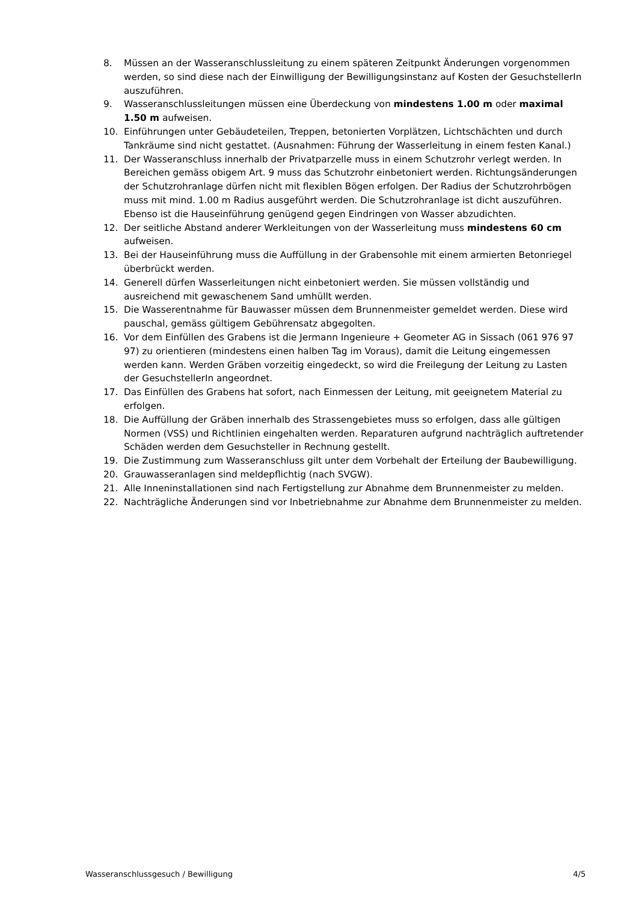8. Müssen an der Wasseranschlussleitung zu einem späteren Zeitpunkt Änderungen vorgenommen werden, so sind diese nach der Einwilligung der Bewilligungsinstanz auf Kosten der GesuchstellerIn auszuführen.
9. Wasseranschlussleitungen müssen eine Überdeckung von mindestens 1.00 m oder maximal 1.50 m aufweisen.
10. Einführungen unter Gebäudeteilen, Treppen, betonierten Vorplätzen, Lichtschächten und durch Tankräume sind nicht gestattet. (Ausnahmen: Führung der Wasserleitung in einem festen Kanal.)
11. Der Wasseranschluss innerhalb der Privatparzelle muss in einem Schutzrohr verlegt werden. In Bereichen gemäss obigem Art. 9 muss das Schutzrohr einbetoniert werden. Richtungsänderungen der Schutzrohranlage dürfen nicht mit flexiblen Bögen erfolgen. Der Radius der Schutzrohrbögen muss mit mind. 1.00 m Radius ausgeführt werden. Die Schutzrohranlage ist dicht auszuführen. Ebenso ist die Hauseinführung genügend gegen Eindringen von Wasser abzudichten.
12. Der seitliche Abstand anderer Werkleitungen von der Wasserleitung muss mindestens 60 cm aufweisen.
13. Bei der Hauseinführung muss die Auffüllung in der Grabensohle mit einem armierten Betonriegel überbrückt werden.
14. Generell dürfen Wasserleitungen nicht einbetoniert werden. Sie müssen vollständig und ausreichend mit gewaschenem Sand umhüllt werden.
15. Die Wasserentnahme für Bauwasser müssen dem Brunnenmeister gemeldet werden. Diese wird pauschal, gemäss gültigem Gebührensatz abgegolten.
16. Vor dem Einfüllen des Grabens ist die Jermann Ingenieure + Geometer AG in Sissach (061 976 97 97) zu orientieren (mindestens einen halben Tag im Voraus), damit die Leitung eingemessen werden kann. Werden Gräben vorzeitig eingedeckt, so wird die Freilegung der Leitung zu Lasten der GesuchstellerIn angeordnet.
17. Das Einfüllen des Grabens hat sofort, nach Einmessen der Leitung, mit geeignetem Material zu erfolgen.
18. Die Auffüllung der Gräben innerhalb des Strassengebietes muss so erfolgen, dass alle gültigen Normen (VSS) und Richtlinien eingehalten werden. Reparaturen aufgrund nachträglich auftretender Schäden werden dem Gesuchsteller in Rechnung gestellt.
19. Die Zustimmung zum Wasseranschluss gilt unter dem Vorbehalt der Erteilung der Baubewilligung.
20. Grauwasseranlagen sind meldepflichtig (nach SVGW).
21. Alle Inneninstallationen sind nach Fertigstellung zur Abnahme dem Brunnenmeister zu melden.
22. Nachträgliche Änderungen sind vor Inbetriebnahme zur Abnahme dem Brunnenmeister zu melden.
Wasseranschlussgesuch / Bewilligung 4/5